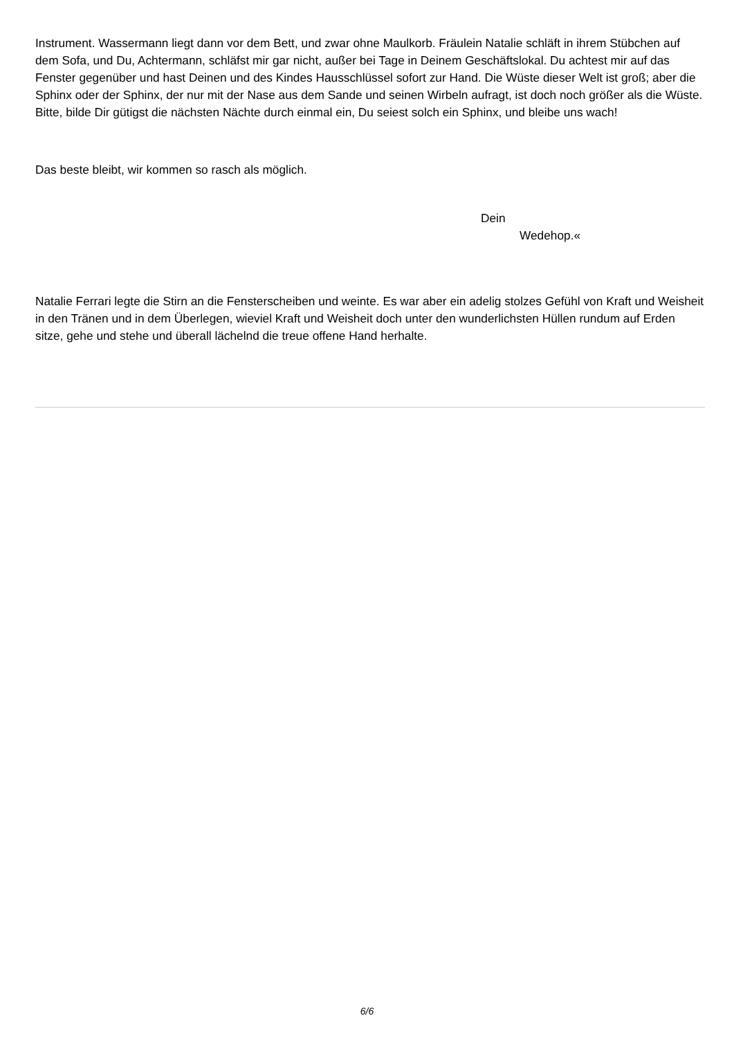Instrument. Wassermann liegt dann vor dem Bett, und zwar ohne Maulkorb. Fräulein Natalie schläft in ihrem Stübchen auf dem Sofa, und Du, Achtermann, schläfst mir gar nicht, außer bei Tage in Deinem Geschäftslokal. Du achtest mir auf das Fenster gegenüber und hast Deinen und des Kindes Hausschlüssel sofort zur Hand. Die Wüste dieser Welt ist groß; aber die Sphinx oder der Sphinx, der nur mit der Nase aus dem Sande und seinen Wirbeln aufragt, ist doch noch größer als die Wüste. Bitte, bilde Dir gütigst die nächsten Nächte durch einmal ein, Du seiest solch ein Sphinx, und bleibe uns wach!
Das beste bleibt, wir kommen so rasch als möglich.
Dein
Wedehop.«
Natalie Ferrari legte die Stirn an die Fensterscheiben und weinte. Es war aber ein adelig stolzes Gefühl von Kraft und Weisheit in den Tränen und in dem Überlegen, wieviel Kraft und Weisheit doch unter den wunderlichsten Hüllen rundum auf Erden sitze, gehe und stehe und überall lächelnd die treue offene Hand herhalte.
6/6